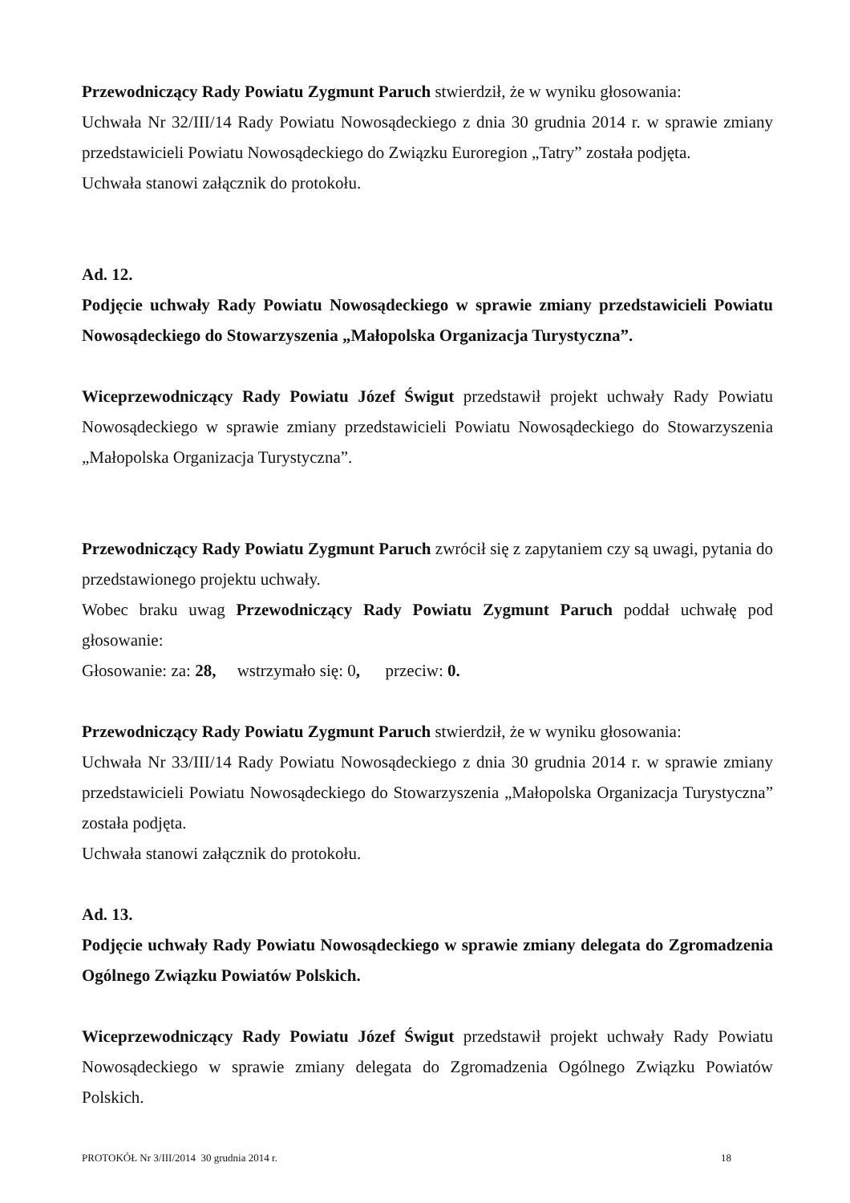Przewodniczący Rady Powiatu Zygmunt Paruch stwierdził, że w wyniku głosowania:
Uchwała Nr 32/III/14 Rady Powiatu Nowosądeckiego z dnia 30 grudnia 2014 r. w sprawie zmiany przedstawicieli Powiatu Nowosądeckiego do Związku Euroregion „Tatry” została podjęta.
Uchwała stanowi załącznik do protokołu.
Ad. 12.
Podjęcie uchwały Rady Powiatu Nowosądeckiego w sprawie zmiany przedstawicieli Powiatu Nowosądeckiego do Stowarzyszenia „Małopolska Organizacja Turystyczna”.
Wiceprzewodniczący Rady Powiatu Józef Świgut przedstawił projekt uchwały Rady Powiatu Nowosądeckiego w sprawie zmiany przedstawicieli Powiatu Nowosądeckiego do Stowarzyszenia „Małopolska Organizacja Turystyczna”.
Przewodniczący Rady Powiatu Zygmunt Paruch zwrócił się z zapytaniem czy są uwagi, pytania do przedstawionego projektu uchwały.
Wobec braku uwag Przewodniczący Rady Powiatu Zygmunt Paruch poddał uchwałę pod głosowanie:
Głosowanie: za: 28, wstrzymało się: 0, przeciw: 0.
Przewodniczący Rady Powiatu Zygmunt Paruch stwierdził, że w wyniku głosowania:
Uchwała Nr 33/III/14 Rady Powiatu Nowosądeckiego z dnia 30 grudnia 2014 r. w sprawie zmiany przedstawicieli Powiatu Nowosądeckiego do Stowarzyszenia „Małopolska Organizacja Turystyczna” została podjęta.
Uchwała stanowi załącznik do protokołu.
Ad. 13.
Podjęcie uchwały Rady Powiatu Nowosądeckiego w sprawie zmiany delegata do Zgromadzenia Ogólnego Związku Powiatów Polskich.
Wiceprzewodniczący Rady Powiatu Józef Świgut przedstawił projekt uchwały Rady Powiatu Nowosądeckiego w sprawie zmiany delegata do Zgromadzenia Ogólnego Związku Powiatów Polskich.
PROTOKÓŁ Nr 3/III/2014 30 grudnia 2014 r. 18